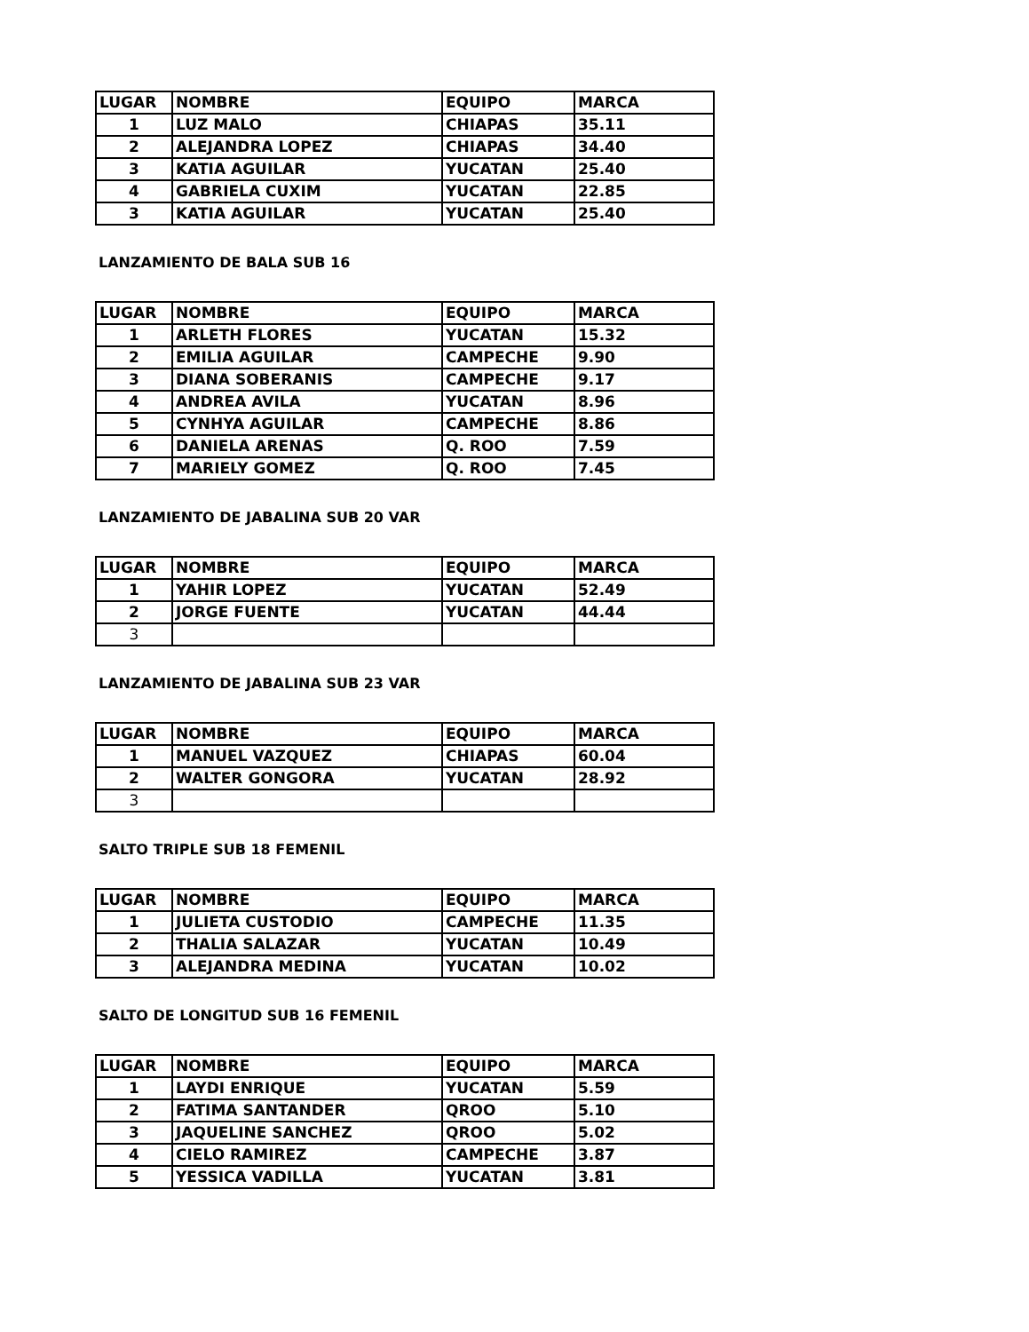| LUGAR | NOMBRE | EQUIPO | MARCA |
| 1 | LUZ MALO | CHIAPAS | 35.11 |
| 2 | ALEJANDRA LOPEZ | CHIAPAS | 34.40 |
| 3 | KATIA AGUILAR | YUCATAN | 25.40 |
| 4 | GABRIELA CUXIM | YUCATAN | 22.85 |
| 3 | KATIA AGUILAR | YUCATAN | 25.40 |
LANZAMIENTO DE BALA SUB 16
| LUGAR | NOMBRE | EQUIPO | MARCA |
| 1 | ARLETH FLORES | YUCATAN | 15.32 |
| 2 | EMILIA AGUILAR | CAMPECHE | 9.90 |
| 3 | DIANA SOBERANIS | CAMPECHE | 9.17 |
| 4 | ANDREA AVILA | YUCATAN | 8.96 |
| 5 | CYNHYA AGUILAR | CAMPECHE | 8.86 |
| 6 | DANIELA ARENAS | Q. ROO | 7.59 |
| 7 | MARIELY GOMEZ | Q. ROO | 7.45 |
LANZAMIENTO DE JABALINA SUB 20 VAR
| LUGAR | NOMBRE | EQUIPO | MARCA |
| 1 | YAHIR LOPEZ | YUCATAN | 52.49 |
| 2 | JORGE FUENTE | YUCATAN | 44.44 |
| 3 | | | |
LANZAMIENTO DE JABALINA SUB 23 VAR
| LUGAR | NOMBRE | EQUIPO | MARCA |
| 1 | MANUEL VAZQUEZ | CHIAPAS | 60.04 |
| 2 | WALTER GONGORA | YUCATAN | 28.92 |
| 3 | | | |
SALTO TRIPLE SUB 18 FEMENIL
| LUGAR | NOMBRE | EQUIPO | MARCA |
| 1 | JULIETA CUSTODIO | CAMPECHE | 11.35 |
| 2 | THALIA SALAZAR | YUCATAN | 10.49 |
| 3 | ALEJANDRA MEDINA | YUCATAN | 10.02 |
SALTO DE LONGITUD SUB 16 FEMENIL
| LUGAR | NOMBRE | EQUIPO | MARCA |
| 1 | LAYDI ENRIQUE | YUCATAN | 5.59 |
| 2 | FATIMA SANTANDER | QROO | 5.10 |
| 3 | JAQUELINE SANCHEZ | QROO | 5.02 |
| 4 | CIELO RAMIREZ | CAMPECHE | 3.87 |
| 5 | YESSICA VADILLA | YUCATAN | 3.81 |